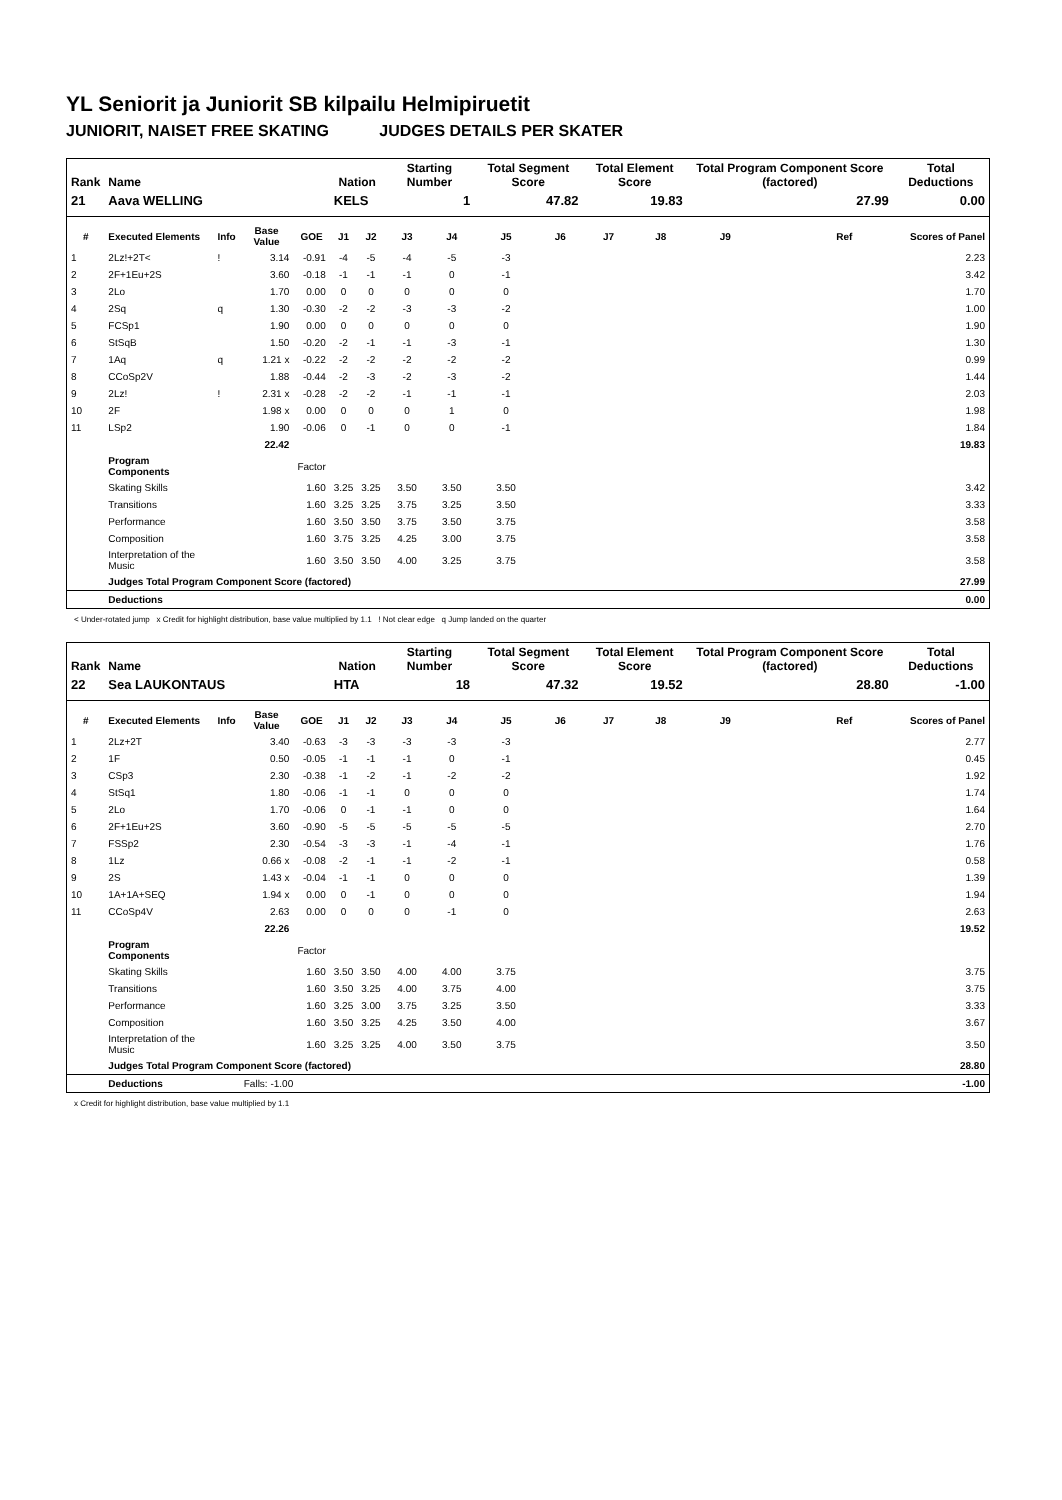YL Seniorit ja Juniorit SB kilpailu Helmipiruetit
JUNIORIT, NAISET FREE SKATING JUDGES DETAILS PER SKATER
| Rank | Name | | | | Nation | | Starting Number | | Total Segment Score | | Total Element Score | | Total Program Component Score (factored) | | | Total Deductions |
| --- | --- | --- | --- | --- | --- | --- | --- | --- | --- | --- | --- | --- | --- | --- | --- | --- |
| 21 | Aava WELLING | | | | KELS | | 1 | | 47.82 | | 19.83 | | 27.99 | | | 0.00 |
| # | Executed Elements | Info | Base Value | GOE | J1 | J2 | J3 | J4 | J5 | J6 | J7 | J8 | J9 | | Ref | Scores of Panel |
| 1 | 2Lz!+2T< | ! | 3.14 | -0.91 | -4 | -5 | -4 | -5 | -3 | | | | | | | 2.23 |
| 2 | 2F+1Eu+2S | | 3.60 | -0.18 | -1 | -1 | -1 | 0 | -1 | | | | | | | 3.42 |
| 3 | 2Lo | | 1.70 | 0.00 | 0 | 0 | 0 | 0 | 0 | | | | | | | 1.70 |
| 4 | 2Sq | q | 1.30 | -0.30 | -2 | -2 | -3 | -3 | -2 | | | | | | | 1.00 |
| 5 | FCSp1 | | 1.90 | 0.00 | 0 | 0 | 0 | 0 | 0 | | | | | | | 1.90 |
| 6 | StSqB | | 1.50 | -0.20 | -2 | -1 | -1 | -3 | -1 | | | | | | | 1.30 |
| 7 | 1Aq | q | 1.21 x | -0.22 | -2 | -2 | -2 | -2 | -2 | | | | | | | 0.99 |
| 8 | CCoSp2V | | 1.88 | -0.44 | -2 | -3 | -2 | -3 | -2 | | | | | | | 1.44 |
| 9 | 2Lz! | ! | 2.31 x | -0.28 | -2 | -2 | -1 | -1 | -1 | | | | | | | 2.03 |
| 10 | 2F | | 1.98 x | 0.00 | 0 | 0 | 0 | 1 | 0 | | | | | | | 1.98 |
| 11 | LSp2 | | 1.90 | -0.06 | 0 | -1 | 0 | 0 | -1 | | | | | | | 1.84 |
| | | | 22.42 | | | | | | | | | | | | | 19.83 |
| | Program Components | | | Factor | | | | | | | | | | | | |
| | Skating Skills | | | 1.60 | 3.25 | 3.25 | 3.50 | 3.50 | 3.50 | | | | | | | 3.42 |
| | Transitions | | | 1.60 | 3.25 | 3.25 | 3.75 | 3.25 | 3.50 | | | | | | | 3.33 |
| | Performance | | | 1.60 | 3.50 | 3.50 | 3.75 | 3.50 | 3.75 | | | | | | | 3.58 |
| | Composition | | | 1.60 | 3.75 | 3.25 | 4.25 | 3.00 | 3.75 | | | | | | | 3.58 |
| | Interpretation of the Music | | | 1.60 | 3.50 | 3.50 | 4.00 | 3.25 | 3.75 | | | | | | | 3.58 |
| | Judges Total Program Component Score (factored) | | | | | | | | | | | | | | | 27.99 |
| | Deductions | | | | | | | | | | | | | | | 0.00 |
< Under-rotated jump x Credit for highlight distribution, base value multiplied by 1.1 ! Not clear edge q Jump landed on the quarter
| Rank | Name | | | | Nation | | Starting Number | | Total Segment Score | | Total Element Score | | Total Program Component Score (factored) | | | Total Deductions |
| --- | --- | --- | --- | --- | --- | --- | --- | --- | --- | --- | --- | --- | --- | --- | --- | --- |
| 22 | Sea LAUKONTAUS | | | | HTA | | 18 | | 47.32 | | 19.52 | | 28.80 | | | -1.00 |
| # | Executed Elements | Info | Base Value | GOE | J1 | J2 | J3 | J4 | J5 | J6 | J7 | J8 | J9 | | Ref | Scores of Panel |
| 1 | 2Lz+2T | | 3.40 | -0.63 | -3 | -3 | -3 | -3 | -3 | | | | | | | 2.77 |
| 2 | 1F | | 0.50 | -0.05 | -1 | -1 | -1 | 0 | -1 | | | | | | | 0.45 |
| 3 | CSp3 | | 2.30 | -0.38 | -1 | -2 | -1 | -2 | -2 | | | | | | | 1.92 |
| 4 | StSq1 | | 1.80 | -0.06 | -1 | -1 | 0 | 0 | 0 | | | | | | | 1.74 |
| 5 | 2Lo | | 1.70 | -0.06 | 0 | -1 | -1 | 0 | 0 | | | | | | | 1.64 |
| 6 | 2F+1Eu+2S | | 3.60 | -0.90 | -5 | -5 | -5 | -5 | -5 | | | | | | | 2.70 |
| 7 | FSSp2 | | 2.30 | -0.54 | -3 | -3 | -1 | -4 | -1 | | | | | | | 1.76 |
| 8 | 1Lz | | 0.66 x | -0.08 | -2 | -1 | -1 | -2 | -1 | | | | | | | 0.58 |
| 9 | 2S | | 1.43 x | -0.04 | -1 | -1 | 0 | 0 | 0 | | | | | | | 1.39 |
| 10 | 1A+1A+SEQ | | 1.94 x | 0.00 | 0 | -1 | 0 | 0 | 0 | | | | | | | 1.94 |
| 11 | CCoSp4V | | 2.63 | 0.00 | 0 | 0 | 0 | -1 | 0 | | | | | | | 2.63 |
| | | | 22.26 | | | | | | | | | | | | | 19.52 |
| | Program Components | | | Factor | | | | | | | | | | | | |
| | Skating Skills | | | 1.60 | 3.50 | 3.50 | 4.00 | 4.00 | 3.75 | | | | | | | 3.75 |
| | Transitions | | | 1.60 | 3.50 | 3.25 | 4.00 | 3.75 | 4.00 | | | | | | | 3.75 |
| | Performance | | | 1.60 | 3.25 | 3.00 | 3.75 | 3.25 | 3.50 | | | | | | | 3.33 |
| | Composition | | | 1.60 | 3.50 | 3.25 | 4.25 | 3.50 | 4.00 | | | | | | | 3.67 |
| | Interpretation of the Music | | | 1.60 | 3.25 | 3.25 | 4.00 | 3.50 | 3.75 | | | | | | | 3.50 |
| | Judges Total Program Component Score (factored) | | | | | | | | | | | | | | | 28.80 |
| | Deductions | | Falls: -1.00 | | | | | | | | | | | | | -1.00 |
x Credit for highlight distribution, base value multiplied by 1.1